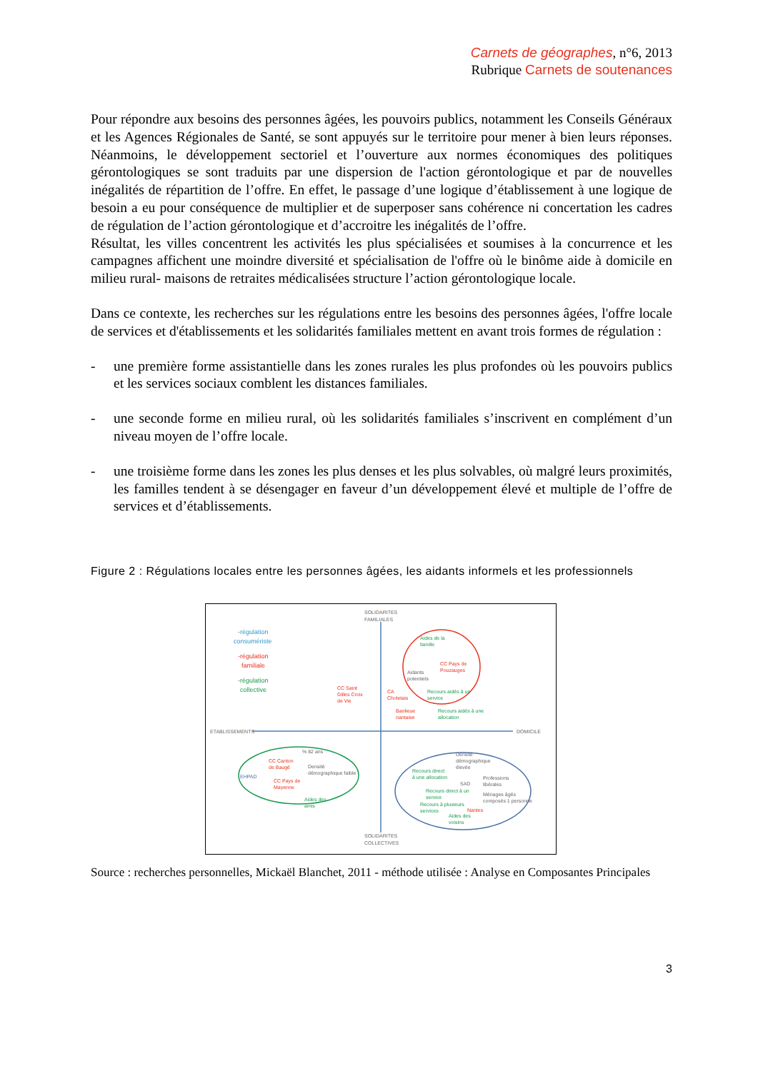Carnets de géographes, n°6, 2013
Rubrique Carnets de soutenances
Pour répondre aux besoins des personnes âgées, les pouvoirs publics, notamment les Conseils Généraux et les Agences Régionales de Santé, se sont appuyés sur le territoire pour mener à bien leurs réponses. Néanmoins, le développement sectoriel et l’ouverture aux normes économiques des politiques gérontologiques se sont traduits par une dispersion de l'action gérontologique et par de nouvelles inégalités de répartition de l’offre. En effet, le passage d’une logique d’établissement à une logique de besoin a eu pour conséquence de multiplier et de superposer sans cohérence ni concertation les cadres de régulation de l’action gérontologique et d’accroitre les inégalités de l’offre.
Résultat, les villes concentrent les activités les plus spécialisées et soumises à la concurrence et les campagnes affichent une moindre diversité et spécialisation de l'offre où le binôme aide à domicile en milieu rural- maisons de retraites médicalisées structure l’action gérontologique locale.
Dans ce contexte, les recherches sur les régulations entre les besoins des personnes âgées, l'offre locale de services et d'établissements et les solidarités familiales mettent en avant trois formes de régulation :
- une première forme assistantielle dans les zones rurales les plus profondes où les pouvoirs publics et les services sociaux comblent les distances familiales.
- une seconde forme en milieu rural, où les solidarités familiales s’inscrivent en complément d’un niveau moyen de l’offre locale.
- une troisième forme dans les zones les plus denses et les plus solvables, où malgré leurs proximités, les familles tendent à se désengager en faveur d’un développement élevé et multiple de l’offre de services et d’établissements.
Figure 2 : Régulations locales entre les personnes âgées, les aidants informels et les professionnels
SOLIDARITES
FAMILIALES
SOLIDARITES
COLLECTIVES
ETABLISSEMENTS
DOMICILE
-régulation
consumériste
-régulation
familiale
-régulation
collective
Aides de la
famille
CC Pays de
Pouzauges
Aidants
potentiels
Recours aidés à un
service
CC Saint
Gilles Croix
de Vie
CA
Choletais
Banlieue
nantaise
Recours aidés à une
allocation
% 82 ans
CC Canton
de Baugé
Densité
démographique faible
EHPAD
CC Pays de
Mayenne
Aides des
amis
Densité
démographique
élevée
Recours direct
à une allocation
Professions
libérales
SAD
Recours direct à un
service
Ménages âgés
composés 1 personne
Recours à plusieurs
services
Nantes
Aides des
voisins
Source : recherches personnelles, Mickaël Blanchet, 2011 - méthode utilisée : Analyse en Composantes Principales
3